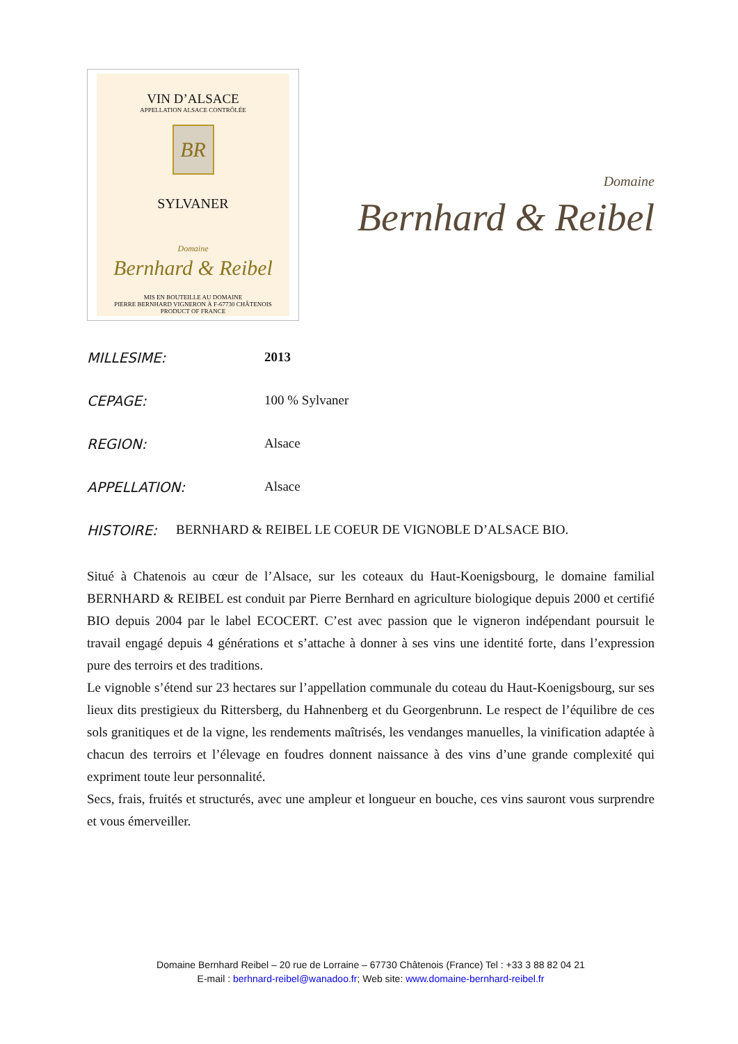VIN D’ALSACE
APPELLATION ALSACE CONTRÔLÉE
BR
SYLVANER
Domaine
Bernhard & Reibel
MIS EN BOUTEILLE AU DOMAINE
PIERRE BERNHARD VIGNERON À F-67730 CHÂTENOIS
PRODUCT OF FRANCE
Domaine
Bernhard & Reibel
MILLESIME: 2013
CEPAGE: 100 % Sylvaner
REGION: Alsace
APPELLATION: Alsace
HISTOIRE: BERNHARD & REIBEL LE COEUR DE VIGNOBLE D’ALSACE BIO.
Situé à Chatenois au cœur de l’Alsace, sur les coteaux du Haut-Koenigsbourg, le domaine familial BERNHARD & REIBEL est conduit par Pierre Bernhard en agriculture biologique depuis 2000 et certifié BIO depuis 2004 par le label ECOCERT. C’est avec passion que le vigneron indépendant poursuit le travail engagé depuis 4 générations et s’attache à donner à ses vins une identité forte, dans l’expression pure des terroirs et des traditions.
Le vignoble s’étend sur 23 hectares sur l’appellation communale du coteau du Haut-Koenigsbourg, sur ses lieux dits prestigieux du Rittersberg, du Hahnenberg et du Georgenbrunn. Le respect de l’équilibre de ces sols granitiques et de la vigne, les rendements maîtrisés, les vendanges manuelles, la vinification adaptée à chacun des terroirs et l’élevage en foudres donnent naissance à des vins d’une grande complexité qui expriment toute leur personnalité.
Secs, frais, fruités et structurés, avec une ampleur et longueur en bouche, ces vins sauront vous surprendre et vous émerveiller.
Domaine Bernhard Reibel – 20 rue de Lorraine – 67730 Châtenois (France) Tel : +33 3 88 82 04 21
E-mail : berhnard-reibel@wanadoo.fr; Web site: www.domaine-bernhard-reibel.fr